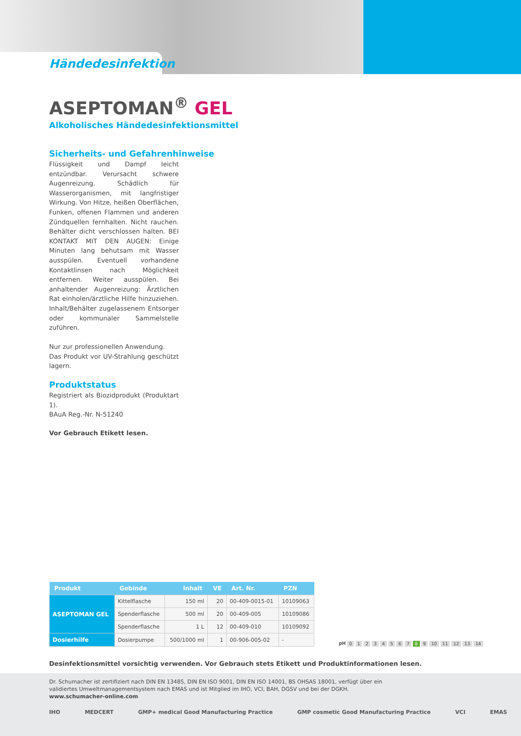Händedesinfektion
ASEPTOMAN<sup>®</sup> GEL
Alkoholisches Händedesinfektionsmittel
Sicherheits- und Gefahrenhinweise
Flüssigkeit und Dampf leicht entzündbar. Verursacht schwere Augenreizung. Schädlich für Wasserorganismen, mit langfristiger Wirkung. Von Hitze, heißen Oberflächen, Funken, offenen Flammen und anderen Zündquellen fernhalten. Nicht rauchen. Behälter dicht verschlossen halten. BEI KONTAKT MIT DEN AUGEN: Einige Minuten lang behutsam mit Wasser ausspülen. Eventuell vorhandene Kontaktlinsen nach Möglichkeit entfernen. Weiter ausspülen. Bei anhaltender Augenreizung: Ärztlichen Rat einholen/ärztliche Hilfe hinzuziehen. Inhalt/Behälter zugelassenem Entsorger oder kommunaler Sammelstelle zuführen.
Nur zur professionellen Anwendung.
Das Produkt vor UV-Strahlung geschützt lagern.
Produktstatus
Registriert als Biozidprodukt (Produktart 1).
BAuA Reg.-Nr. N-51240
Vor Gebrauch Etikett lesen.
| Produkt | Gebinde | Inhalt | VE | Art. Nr. | PZN |
| --- | --- | --- | --- | --- | --- |
| ASEPTOMAN GEL | Kittelflasche | 150 ml | 20 | 00-409-0015-01 | 10109063 |
| | Spenderflasche | 500 ml | 20 | 00-409-005 | 10109086 |
| | Spenderflasche | 1 L | 12 | 00-409-010 | 10109092 |
| Dosierhilfe | Dosierpumpe | 500/1000 ml | 1 | 00-906-005-02 | - |
pH 0 1 2 3 4 5 6 7 8 9 10 11 12 13 14
Desinfektionsmittel vorsichtig verwenden. Vor Gebrauch stets Etikett und Produktinformationen lesen.
Dr. Schumacher ist zertifiziert nach DIN EN 13485, DIN EN ISO 9001, DIN EN ISO 14001, BS OHSAS 18001, verfügt über ein validiertes Umweltmanagementsystem nach EMAS und ist Mitglied im IHO, VCI, BAH, DGSV und bei der DGKH. www.schumacher-online.com
IHO MEDCERT GMP+ medical Good Manufacturing Practice GMP cosmetic Good Manufacturing Practice VCI EMAS